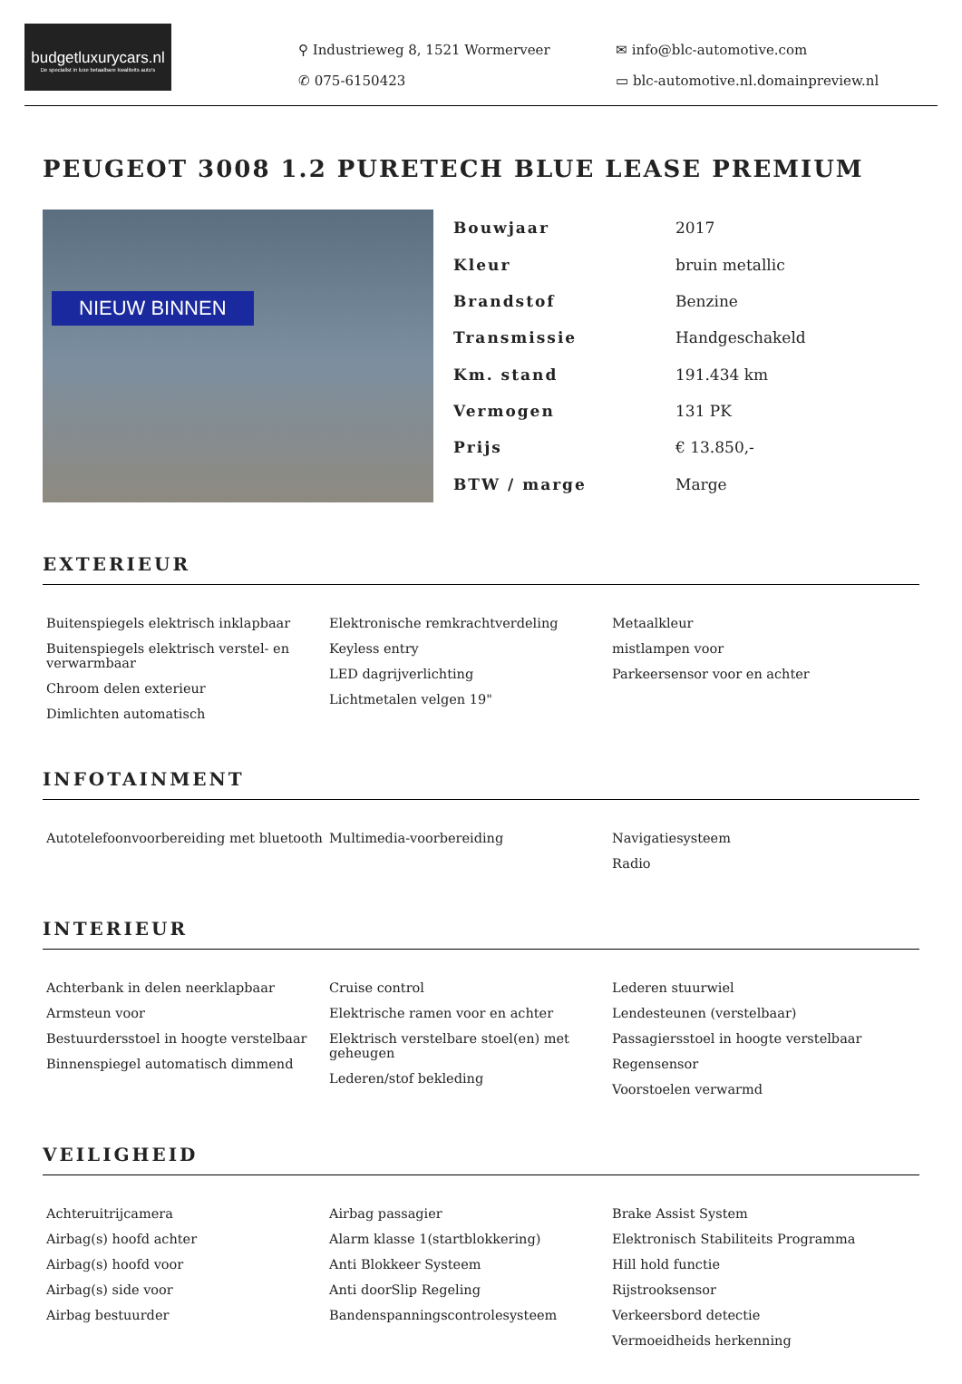budgetluxurycars.nl
De specialist in luxe betaalbare kwaliteits auto's
⚲ Industrieweg 8, 1521 Wormerveer
✉ info@blc-automotive.com
✆ 075-6150423
▭ blc-automotive.nl.domainpreview.nl
PEUGEOT 3008 1.2 PURETECH BLUE LEASE PREMIUM
NIEUW BINNEN
| Bouwjaar | 2017 |
| Kleur | bruin metallic |
| Brandstof | Benzine |
| Transmissie | Handgeschakeld |
| Km. stand | 191.434 km |
| Vermogen | 131 PK |
| Prijs | € 13.850,- |
| BTW / marge | Marge |
EXTERIEUR
Buitenspiegels elektrisch inklapbaar
Buitenspiegels elektrisch verstel- en verwarmbaar
Chroom delen exterieur
Dimlichten automatisch
Elektronische remkrachtverdeling
Keyless entry
LED dagrijverlichting
Lichtmetalen velgen 19"
Metaalkleur
mistlampen voor
Parkeersensor voor en achter
INFOTAINMENT
Autotelefoonvoorbereiding met bluetooth
Multimedia-voorbereiding
Navigatiesysteem
Radio
INTERIEUR
Achterbank in delen neerklapbaar
Armsteun voor
Bestuurdersstoel in hoogte verstelbaar
Binnenspiegel automatisch dimmend
Cruise control
Elektrische ramen voor en achter
Elektrisch verstelbare stoel(en) met geheugen
Lederen/stof bekleding
Lederen stuurwiel
Lendesteunen (verstelbaar)
Passagiersstoel in hoogte verstelbaar
Regensensor
Voorstoelen verwarmd
VEILIGHEID
Achteruitrijcamera
Airbag(s) hoofd achter
Airbag(s) hoofd voor
Airbag(s) side voor
Airbag bestuurder
Airbag passagier
Alarm klasse 1(startblokkering)
Anti Blokkeer Systeem
Anti doorSlip Regeling
Bandenspanningscontrolesysteem
Brake Assist System
Elektronisch Stabiliteits Programma
Hill hold functie
Rijstrooksensor
Verkeersbord detectie
Vermoeidheids herkenning